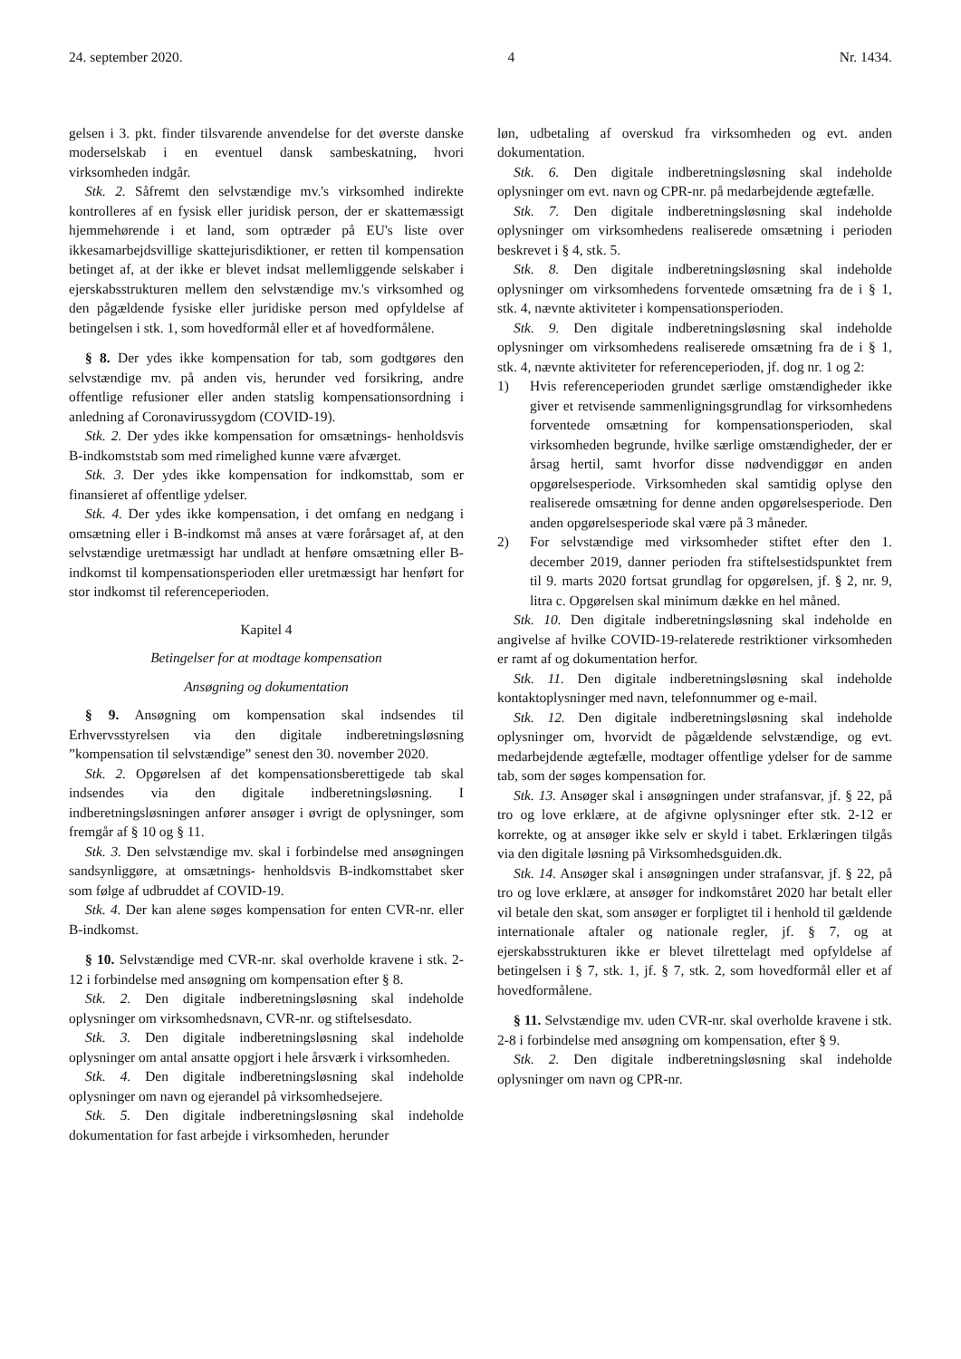24. september 2020. 4 Nr. 1434.
gelsen i 3. pkt. finder tilsvarende anvendelse for det øverste danske moderselskab i en eventuel dansk sambeskatning, hvori virksomheden indgår.
Stk. 2. Såfremt den selvstændige mv.'s virksomhed indirekte kontrolleres af en fysisk eller juridisk person, der er skattemæssigt hjemmehørende i et land, som optræder på EU's liste over ikkesamarbejdsvillige skattejurisdiktioner, er retten til kompensation betinget af, at der ikke er blevet indsat mellemliggende selskaber i ejerskabsstrukturen mellem den selvstændige mv.'s virksomhed og den pågældende fysiske eller juridiske person med opfyldelse af betingelsen i stk. 1, som hovedformål eller et af hovedformålene.
§ 8. Der ydes ikke kompensation for tab, som godtgøres den selvstændige mv. på anden vis, herunder ved forsikring, andre offentlige refusioner eller anden statslig kompensationsordning i anledning af Coronavirussygdom (COVID-19).
Stk. 2. Der ydes ikke kompensation for omsætnings- henholdsvis B-indkomststab som med rimelighed kunne være afværget.
Stk. 3. Der ydes ikke kompensation for indkomsttab, som er finansieret af offentlige ydelser.
Stk. 4. Der ydes ikke kompensation, i det omfang en nedgang i omsætning eller i B-indkomst må anses at være forårsaget af, at den selvstændige uretmæssigt har undladt at henføre omsætning eller B-indkomst til kompensationsperioden eller uretmæssigt har henført for stor indkomst til referenceperioden.
Kapitel 4
Betingelser for at modtage kompensation
Ansøgning og dokumentation
§ 9. Ansøgning om kompensation skal indsendes til Erhvervsstyrelsen via den digitale indberetningsløsning ”kompensation til selvstændige” senest den 30. november 2020.
Stk. 2. Opgørelsen af det kompensationsberettigede tab skal indsendes via den digitale indberetningsløsning. I indberetningsløsningen anfører ansøger i øvrigt de oplysninger, som fremgår af § 10 og § 11.
Stk. 3. Den selvstændige mv. skal i forbindelse med ansøgningen sandsynliggøre, at omsætnings- henholdsvis B-indkomsttabet sker som følge af udbruddet af COVID-19.
Stk. 4. Der kan alene søges kompensation for enten CVR-nr. eller B-indkomst.
§ 10. Selvstændige med CVR-nr. skal overholde kravene i stk. 2-12 i forbindelse med ansøgning om kompensation efter § 8.
Stk. 2. Den digitale indberetningsløsning skal indeholde oplysninger om virksomhedsnavn, CVR-nr. og stiftelsesdato.
Stk. 3. Den digitale indberetningsløsning skal indeholde oplysninger om antal ansatte opgjort i hele årsværk i virksomheden.
Stk. 4. Den digitale indberetningsløsning skal indeholde oplysninger om navn og ejerandel på virksomhedsejere.
Stk. 5. Den digitale indberetningsløsning skal indeholde dokumentation for fast arbejde i virksomheden, herunder
løn, udbetaling af overskud fra virksomheden og evt. anden dokumentation.
Stk. 6. Den digitale indberetningsløsning skal indeholde oplysninger om evt. navn og CPR-nr. på medarbejdende ægtefælle.
Stk. 7. Den digitale indberetningsløsning skal indeholde oplysninger om virksomhedens realiserede omsætning i perioden beskrevet i § 4, stk. 5.
Stk. 8. Den digitale indberetningsløsning skal indeholde oplysninger om virksomhedens forventede omsætning fra de i § 1, stk. 4, nævnte aktiviteter i kompensationsperioden.
Stk. 9. Den digitale indberetningsløsning skal indeholde oplysninger om virksomhedens realiserede omsætning fra de i § 1, stk. 4, nævnte aktiviteter for referenceperioden, jf. dog nr. 1 og 2:
1) Hvis referenceperioden grundet særlige omstændigheder ikke giver et retvisende sammenligningsgrundlag for virksomhedens forventede omsætning for kompensationsperioden, skal virksomheden begrunde, hvilke særlige omstændigheder, der er årsag hertil, samt hvorfor disse nødvendiggør en anden opgørelsesperiode. Virksomheden skal samtidig oplyse den realiserede omsætning for denne anden opgørelsesperiode. Den anden opgørelsesperiode skal være på 3 måneder.
2) For selvstændige med virksomheder stiftet efter den 1. december 2019, danner perioden fra stiftelsestidspunktet frem til 9. marts 2020 fortsat grundlag for opgørelsen, jf. § 2, nr. 9, litra c. Opgørelsen skal minimum dække en hel måned.
Stk. 10. Den digitale indberetningsløsning skal indeholde en angivelse af hvilke COVID-19-relaterede restriktioner virksomheden er ramt af og dokumentation herfor.
Stk. 11. Den digitale indberetningsløsning skal indeholde kontaktoplysninger med navn, telefonnummer og e-mail.
Stk. 12. Den digitale indberetningsløsning skal indeholde oplysninger om, hvorvidt de pågældende selvstændige, og evt. medarbejdende ægtefælle, modtager offentlige ydelser for de samme tab, som der søges kompensation for.
Stk. 13. Ansøger skal i ansøgningen under strafansvar, jf. § 22, på tro og love erklære, at de afgivne oplysninger efter stk. 2-12 er korrekte, og at ansøger ikke selv er skyld i tabet. Erklæringen tilgås via den digitale løsning på Virksomhedsguiden.dk.
Stk. 14. Ansøger skal i ansøgningen under strafansvar, jf. § 22, på tro og love erklære, at ansøger for indkomståret 2020 har betalt eller vil betale den skat, som ansøger er forpligtet til i henhold til gældende internationale aftaler og nationale regler, jf. § 7, og at ejerskabsstrukturen ikke er blevet tilrettelagt med opfyldelse af betingelsen i § 7, stk. 1, jf. § 7, stk. 2, som hovedformål eller et af hovedformålene.
§ 11. Selvstændige mv. uden CVR-nr. skal overholde kravene i stk. 2-8 i forbindelse med ansøgning om kompensation, efter § 9.
Stk. 2. Den digitale indberetningsløsning skal indeholde oplysninger om navn og CPR-nr.